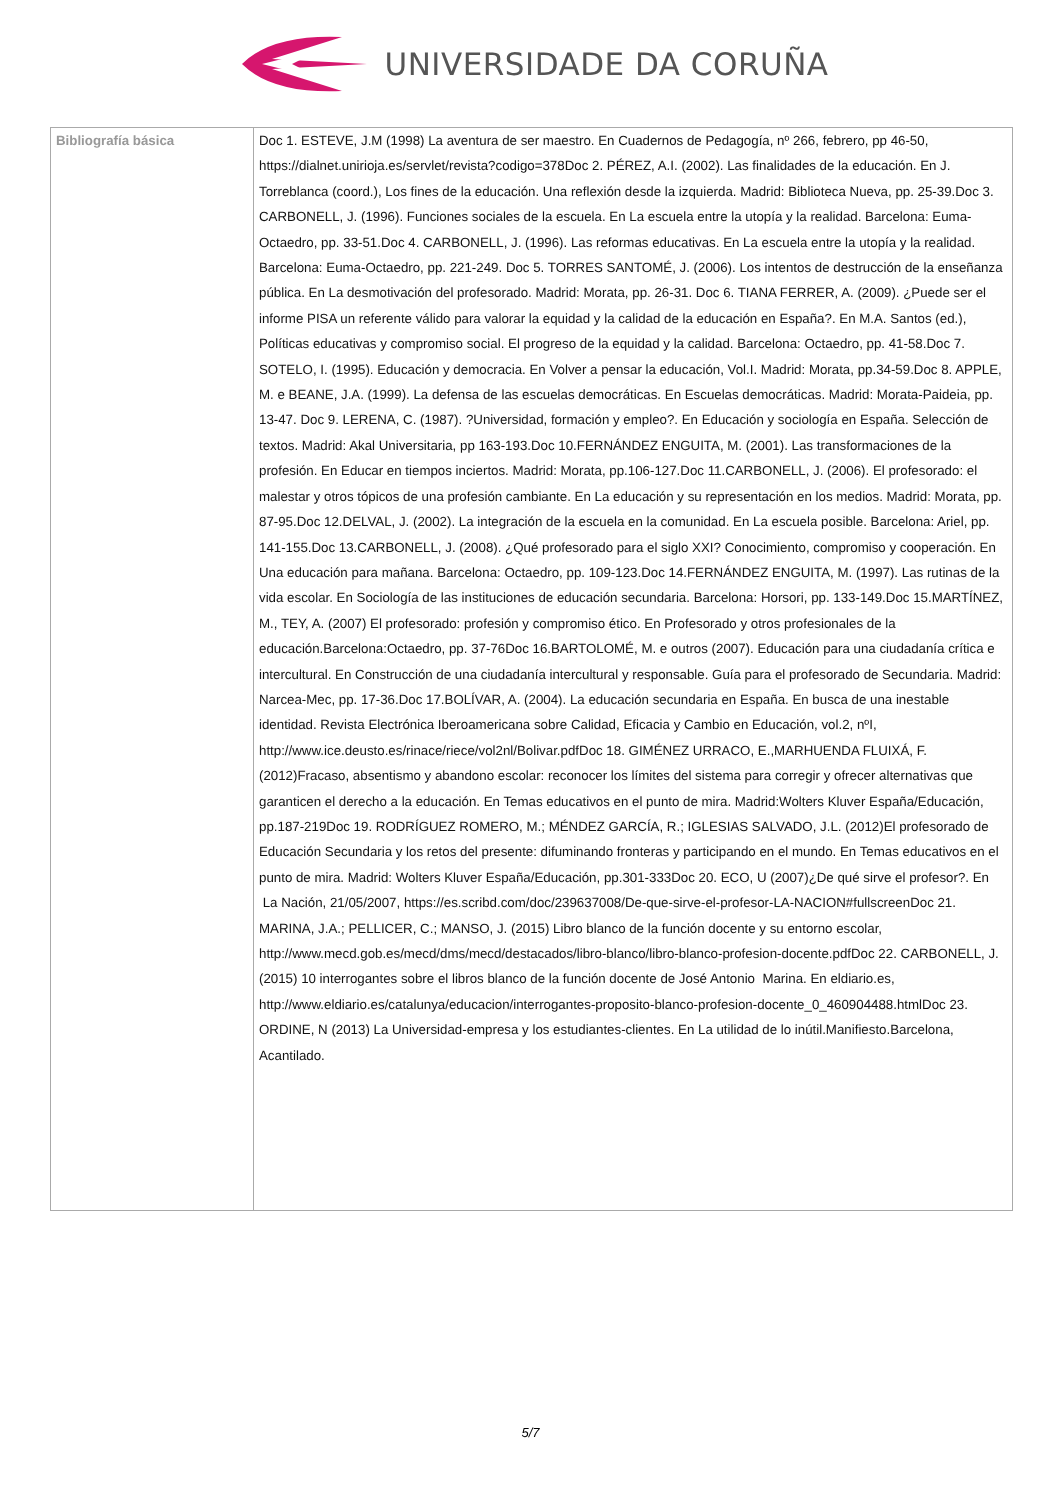UNIVERSIDADE DA CORUÑA
| Bibliografía básica | Doc 1. ESTEVE, J.M (1998) La aventura de ser maestro. En Cuadernos de Pedagogía, nº 266, febrero, pp 46-50, https://dialnet.unirioja.es/servlet/revista?codigo=378Doc 2. PÉREZ, A.I. (2002). Las finalidades de la educación. En J. Torreblanca (coord.), Los fines de la educación. Una reflexión desde la izquierda. Madrid: Biblioteca Nueva, pp. 25-39.Doc 3. CARBONELL, J. (1996). Funciones sociales de la escuela. En La escuela entre la utopía y la realidad. Barcelona: Euma-Octaedro, pp. 33-51.Doc 4. CARBONELL, J. (1996). Las reformas educativas. En La escuela entre la utopía y la realidad. Barcelona: Euma-Octaedro, pp. 221-249. Doc 5. TORRES SANTOMÉ, J. (2006). Los intentos de destrucción de la enseñanza pública. En La desmotivación del profesorado. Madrid: Morata, pp. 26-31. Doc 6. TIANA FERRER, A. (2009). ¿Puede ser el informe PISA un referente válido para valorar la equidad y la calidad de la educación en España?. En M.A. Santos (ed.), Políticas educativas y compromiso social. El progreso de la equidad y la calidad. Barcelona: Octaedro, pp. 41-58.Doc 7. SOTELO, I. (1995). Educación y democracia. En Volver a pensar la educación, Vol.I. Madrid: Morata, pp.34-59.Doc 8. APPLE, M. e BEANE, J.A. (1999). La defensa de las escuelas democráticas. En Escuelas democráticas. Madrid: Morata-Paideia, pp. 13-47. Doc 9. LERENA, C. (1987). ?Universidad, formación y empleo?. En Educación y sociología en España. Selección de textos. Madrid: Akal Universitaria, pp 163-193.Doc 10.FERNÁNDEZ ENGUITA, M. (2001). Las transformaciones de la profesión. En Educar en tiempos inciertos. Madrid: Morata, pp.106-127.Doc 11.CARBONELL, J. (2006). El profesorado: el malestar y otros tópicos de una profesión cambiante. En La educación y su representación en los medios. Madrid: Morata, pp. 87-95.Doc 12.DELVAL, J. (2002). La integración de la escuela en la comunidad. En La escuela posible. Barcelona: Ariel, pp. 141-155.Doc 13.CARBONELL, J. (2008). ¿Qué profesorado para el siglo XXI? Conocimiento, compromiso y cooperación. En Una educación para mañana. Barcelona: Octaedro, pp. 109-123.Doc 14.FERNÁNDEZ ENGUITA, M. (1997). Las rutinas de la vida escolar. En Sociología de las instituciones de educación secundaria. Barcelona: Horsori, pp. 133-149.Doc 15.MARTÍNEZ, M., TEY, A. (2007) El profesorado: profesión y compromiso ético. En Profesorado y otros profesionales de la educación.Barcelona:Octaedro, pp. 37-76Doc 16.BARTOLOMÉ, M. e outros (2007). Educación para una ciudadanía crítica e intercultural. En Construcción de una ciudadanía intercultural y responsable. Guía para el profesorado de Secundaria. Madrid: Narcea-Mec, pp. 17-36.Doc 17.BOLÍVAR, A. (2004). La educación secundaria en España. En busca de una inestable identidad. Revista Electrónica Iberoamericana sobre Calidad, Eficacia y Cambio en Educación, vol.2, nºI, http://www.ice.deusto.es/rinace/riece/vol2nl/Bolivar.pdfDoc 18. GIMÉNEZ URRACO, E.,MARHUENDA FLUIXÁ, F. (2012)Fracaso, absentismo y abandono escolar: reconocer los límites del sistema para corregir y ofrecer alternativas que garanticen el derecho a la educación. En Temas educativos en el punto de mira. Madrid:Wolters Kluver España/Educación, pp.187-219Doc 19. RODRÍGUEZ ROMERO, M.; MÉNDEZ GARCÍA, R.; IGLESIAS SALVADO, J.L. (2012)El profesorado de Educación Secundaria y los retos del presente: difuminando fronteras y participando en el mundo. En Temas educativos en el punto de mira. Madrid: Wolters Kluver España/Educación, pp.301-333Doc 20. ECO, U (2007)¿De qué sirve el profesor?. En La Nación, 21/05/2007, https://es.scribd.com/doc/239637008/De-que-sirve-el-profesor-LA-NACION#fullscreenDoc 21. MARINA, J.A.; PELLICER, C.; MANSO, J. (2015) Libro blanco de la función docente y su entorno escolar, http://www.mecd.gob.es/mecd/dms/mecd/destacados/libro-blanco/libro-blanco-profesion-docente.pdfDoc 22. CARBONELL, J. (2015) 10 interrogantes sobre el libros blanco de la función docente de José Antonio Marina. En eldiario.es, http://www.eldiario.es/catalunya/educacion/interrogantes-proposito-blanco-profesion-docente_0_460904488.htmlDoc 23. ORDINE, N (2013) La Universidad-empresa y los estudiantes-clientes. En La utilidad de lo inútil.Manifiesto.Barcelona, Acantilado. |
5/7